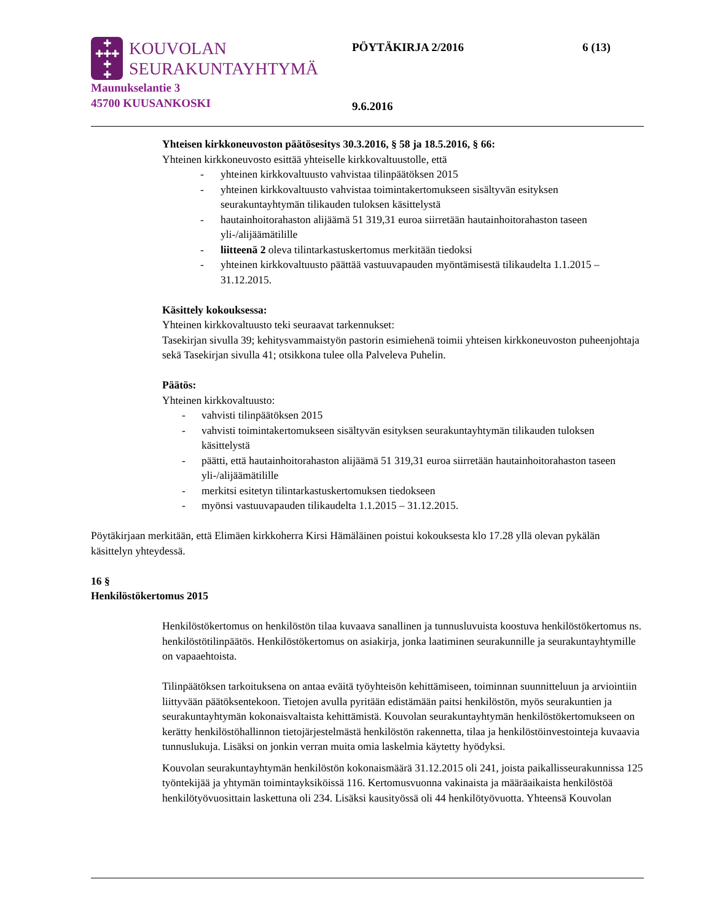✚
✚✚✚
✚
✚
KOUVOLAN
SEURAKUNTAYHTYMÄ
Maunukselantie 3
45700 KUUSANKOSKI
PÖYTÄKIRJA 2/2016 6 (13)
9.6.2016
Yhteisen kirkkoneuvoston päätösesitys 30.3.2016, § 58 ja 18.5.2016, § 66:
Yhteinen kirkkoneuvosto esittää yhteiselle kirkkovaltuustolle, että
- yhteinen kirkkovaltuusto vahvistaa tilinpäätöksen 2015
- yhteinen kirkkovaltuusto vahvistaa toimintakertomukseen sisältyvän esityksen seurakuntayhtymän tilikauden tuloksen käsittelystä
- hautainhoitorahaston alijäämä 51 319,31 euroa siirretään hautainhoitorahaston taseen yli-/alijäämätilille
- liitteenä 2 oleva tilintarkastuskertomus merkitään tiedoksi
- yhteinen kirkkovaltuusto päättää vastuuvapauden myöntämisestä tilikaudelta 1.1.2015 – 31.12.2015.
Käsittely kokouksessa:
Yhteinen kirkkovaltuusto teki seuraavat tarkennukset:
Tasekirjan sivulla 39; kehitysvammaistyön pastorin esimiehenä toimii yhteisen kirkkoneuvoston puheenjohtaja sekä Tasekirjan sivulla 41; otsikkona tulee olla Palveleva Puhelin.
Päätös:
Yhteinen kirkkovaltuusto:
- vahvisti tilinpäätöksen 2015
- vahvisti toimintakertomukseen sisältyvän esityksen seurakuntayhtymän tilikauden tuloksen käsittelystä
- päätti, että hautainhoitorahaston alijäämä 51 319,31 euroa siirretään hautainhoitorahaston taseen yli-/alijäämätilille
- merkitsi esitetyn tilintarkastuskertomuksen tiedokseen
- myönsi vastuuvapauden tilikaudelta 1.1.2015 – 31.12.2015.
Pöytäkirjaan merkitään, että Elimäen kirkkoherra Kirsi Hämäläinen poistui kokouksesta klo 17.28 yllä olevan pykälän käsittelyn yhteydessä.
16 §
Henkilöstökertomus 2015
Henkilöstökertomus on henkilöstön tilaa kuvaava sanallinen ja tunnusluvuista koostuva henkilöstökertomus ns. henkilöstötilinpäätös. Henkilöstökertomus on asiakirja, jonka laatiminen seurakunnille ja seurakuntayhtymille on vapaaehtoista.
Tilinpäätöksen tarkoituksena on antaa eväitä työyhteisön kehittämiseen, toiminnan suunnitteluun ja arviointiin liittyvään päätöksentekoon. Tietojen avulla pyritään edistämään paitsi henkilöstön, myös seurakuntien ja seurakuntayhtymän kokonaisvaltaista kehittämistä. Kouvolan seurakuntayhtymän henkilöstökertomukseen on kerätty henkilöstöhallinnon tietojärjestelmästä henkilöstön rakennetta, tilaa ja henkilöstöinvestointeja kuvaavia tunnuslukuja. Lisäksi on jonkin verran muita omia laskelmia käytetty hyödyksi.
Kouvolan seurakuntayhtymän henkilöstön kokonaismäärä 31.12.2015 oli 241, joista paikallisseurakunnissa 125 työntekijää ja yhtymän toimintayksiköissä 116. Kertomusvuonna vakinaista ja määräaikaista henkilöstöä henkilötyövuosittain laskettuna oli 234. Lisäksi kausityössä oli 44 henkilötyövuotta. Yhteensä Kouvolan